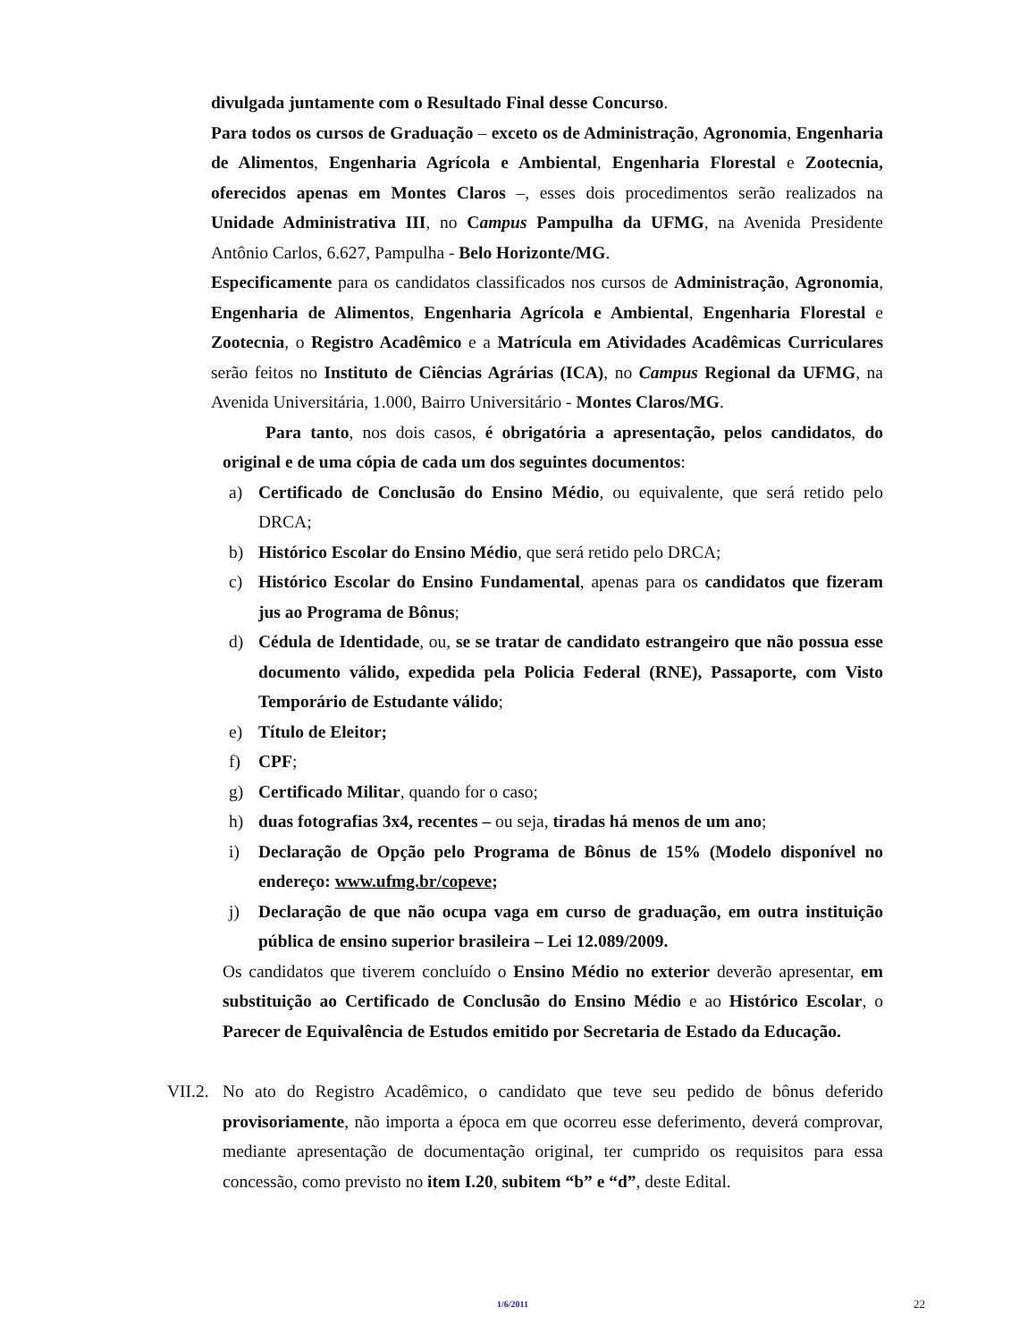divulgada juntamente com o Resultado Final desse Concurso.
Para todos os cursos de Graduação – exceto os de Administração, Agronomia, Engenharia de Alimentos, Engenharia Agrícola e Ambiental, Engenharia Florestal e Zootecnia, oferecidos apenas em Montes Claros –, esses dois procedimentos serão realizados na Unidade Administrativa III, no Campus Pampulha da UFMG, na Avenida Presidente Antônio Carlos, 6.627, Pampulha - Belo Horizonte/MG.
Especificamente para os candidatos classificados nos cursos de Administração, Agronomia, Engenharia de Alimentos, Engenharia Agrícola e Ambiental, Engenharia Florestal e Zootecnia, o Registro Acadêmico e a Matrícula em Atividades Acadêmicas Curriculares serão feitos no Instituto de Ciências Agrárias (ICA), no Campus Regional da UFMG, na Avenida Universitária, 1.000, Bairro Universitário - Montes Claros/MG.
Para tanto, nos dois casos, é obrigatória a apresentação, pelos candidatos, do original e de uma cópia de cada um dos seguintes documentos:
a) Certificado de Conclusão do Ensino Médio, ou equivalente, que será retido pelo DRCA;
b) Histórico Escolar do Ensino Médio, que será retido pelo DRCA;
c) Histórico Escolar do Ensino Fundamental, apenas para os candidatos que fizeram jus ao Programa de Bônus;
d) Cédula de Identidade, ou, se se tratar de candidato estrangeiro que não possua esse documento válido, expedida pela Policia Federal (RNE), Passaporte, com Visto Temporário de Estudante válido;
e) Título de Eleitor;
f) CPF;
g) Certificado Militar, quando for o caso;
h) duas fotografias 3x4, recentes – ou seja, tiradas há menos de um ano;
i) Declaração de Opção pelo Programa de Bônus de 15% (Modelo disponível no endereço: www.ufmg.br/copeve;
j) Declaração de que não ocupa vaga em curso de graduação, em outra instituição pública de ensino superior brasileira – Lei 12.089/2009.
Os candidatos que tiverem concluído o Ensino Médio no exterior deverão apresentar, em substituição ao Certificado de Conclusão do Ensino Médio e ao Histórico Escolar, o Parecer de Equivalência de Estudos emitido por Secretaria de Estado da Educação.
VII.2.
No ato do Registro Acadêmico, o candidato que teve seu pedido de bônus deferido provisoriamente, não importa a época em que ocorreu esse deferimento, deverá comprovar, mediante apresentação de documentação original, ter cumprido os requisitos para essa concessão, como previsto no item I.20, subitem “b” e “d”, deste Edital.
1/6/2011 22